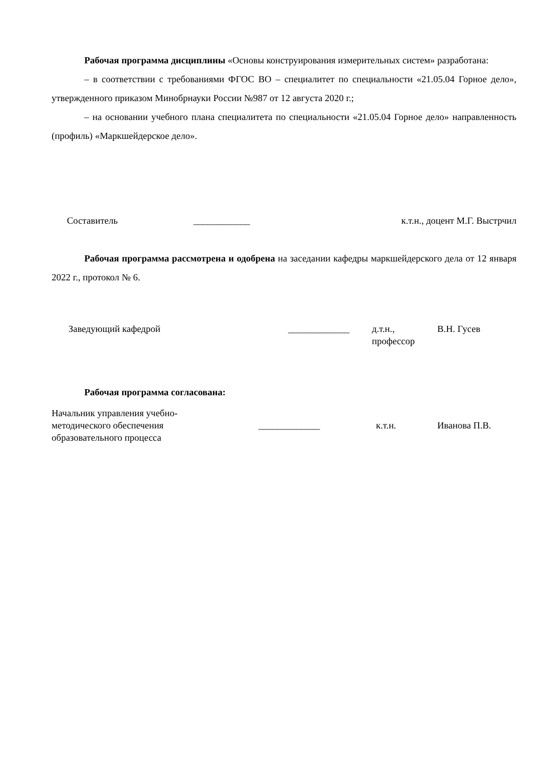Рабочая программа дисциплины «Основы конструирования измерительных систем» разработана:
– в соответствии с требованиями ФГОС ВО – специалитет по специальности «21.05.04 Горное дело», утвержденного приказом Минобрнауки России №987 от 12 августа 2020 г.;
– на основании учебного плана специалитета по специальности «21.05.04 Горное дело» направленность (профиль) «Маркшейдерское дело».
Составитель ____________ к.т.н., доцент М.Г. Выстрчил
Рабочая программа рассмотрена и одобрена на заседании кафедры маркшейдерского дела от 12 января 2022 г., протокол № 6.
Заведующий кафедрой _____________ д.т.н.,
профессор В.Н. Гусев
Рабочая программа согласована:
Начальник управления учебно-
методического обеспечения
образовательного процесса _____________ к.т.н. Иванова П.В.